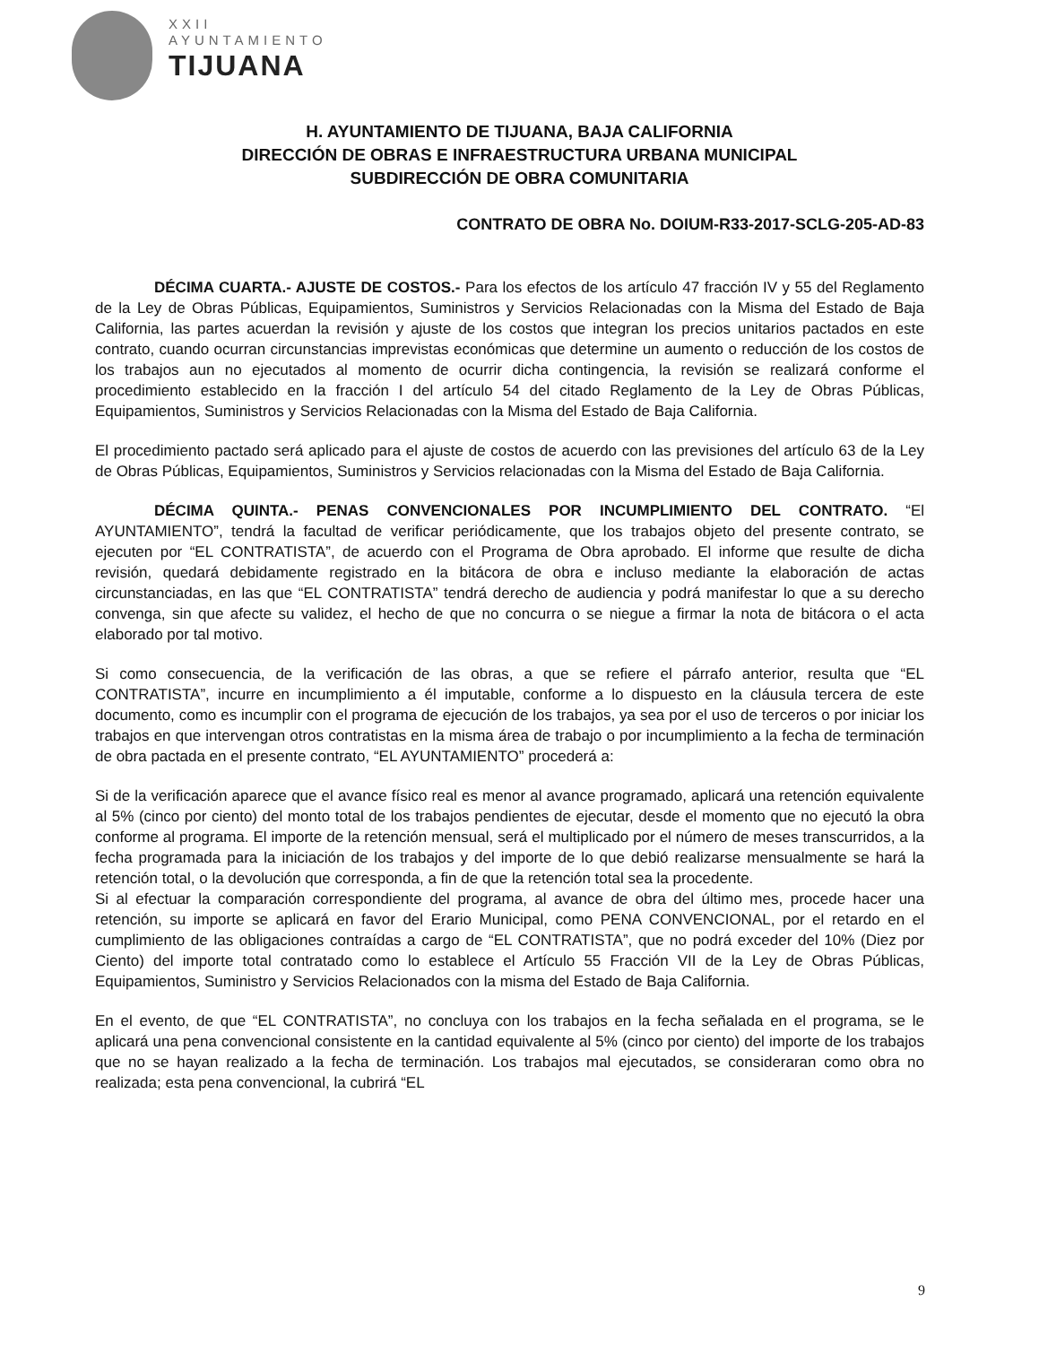XXII
AYUNTAMIENTO
TIJUANA
H. AYUNTAMIENTO DE TIJUANA, BAJA CALIFORNIA
DIRECCIÓN DE OBRAS E INFRAESTRUCTURA URBANA MUNICIPAL
SUBDIRECCIÓN DE OBRA COMUNITARIA
CONTRATO DE OBRA No. DOIUM-R33-2017-SCLG-205-AD-83
DÉCIMA CUARTA.- AJUSTE DE COSTOS.- Para los efectos de los artículo 47 fracción IV y 55 del Reglamento de la Ley de Obras Públicas, Equipamientos, Suministros y Servicios Relacionadas con la Misma del Estado de Baja California, las partes acuerdan la revisión y ajuste de los costos que integran los precios unitarios pactados en este contrato, cuando ocurran circunstancias imprevistas económicas que determine un aumento o reducción de los costos de los trabajos aun no ejecutados al momento de ocurrir dicha contingencia, la revisión se realizará conforme el procedimiento establecido en la fracción I del artículo 54 del citado Reglamento de la Ley de Obras Públicas, Equipamientos, Suministros y Servicios Relacionadas con la Misma del Estado de Baja California.
El procedimiento pactado será aplicado para el ajuste de costos de acuerdo con las previsiones del artículo 63 de la Ley de Obras Públicas, Equipamientos, Suministros y Servicios relacionadas con la Misma del Estado de Baja California.
DÉCIMA QUINTA.- PENAS CONVENCIONALES POR INCUMPLIMIENTO DEL CONTRATO. “El AYUNTAMIENTO”, tendrá la facultad de verificar periódicamente, que los trabajos objeto del presente contrato, se ejecuten por “EL CONTRATISTA”, de acuerdo con el Programa de Obra aprobado. El informe que resulte de dicha revisión, quedará debidamente registrado en la bitácora de obra e incluso mediante la elaboración de actas circunstanciadas, en las que “EL CONTRATISTA” tendrá derecho de audiencia y podrá manifestar lo que a su derecho convenga, sin que afecte su validez, el hecho de que no concurra o se niegue a firmar la nota de bitácora o el acta elaborado por tal motivo.
Si como consecuencia, de la verificación de las obras, a que se refiere el párrafo anterior, resulta que “EL CONTRATISTA”, incurre en incumplimiento a él imputable, conforme a lo dispuesto en la cláusula tercera de este documento, como es incumplir con el programa de ejecución de los trabajos, ya sea por el uso de terceros o por iniciar los trabajos en que intervengan otros contratistas en la misma área de trabajo o por incumplimiento a la fecha de terminación de obra pactada en el presente contrato, “EL AYUNTAMIENTO” procederá a:
Si de la verificación aparece que el avance físico real es menor al avance programado, aplicará una retención equivalente al 5% (cinco por ciento) del monto total de los trabajos pendientes de ejecutar, desde el momento que no ejecutó la obra conforme al programa. El importe de la retención mensual, será el multiplicado por el número de meses transcurridos, a la fecha programada para la iniciación de los trabajos y del importe de lo que debió realizarse mensualmente se hará la retención total, o la devolución que corresponda, a fin de que la retención total sea la procedente.
Si al efectuar la comparación correspondiente del programa, al avance de obra del último mes, procede hacer una retención, su importe se aplicará en favor del Erario Municipal, como PENA CONVENCIONAL, por el retardo en el cumplimiento de las obligaciones contraídas a cargo de “EL CONTRATISTA”, que no podrá exceder del 10% (Diez por Ciento) del importe total contratado como lo establece el Artículo 55 Fracción VII de la Ley de Obras Públicas, Equipamientos, Suministro y Servicios Relacionados con la misma del Estado de Baja California.
En el evento, de que “EL CONTRATISTA”, no concluya con los trabajos en la fecha señalada en el programa, se le aplicará una pena convencional consistente en la cantidad equivalente al 5% (cinco por ciento) del importe de los trabajos que no se hayan realizado a la fecha de terminación. Los trabajos mal ejecutados, se consideraran como obra no realizada; esta pena convencional, la cubrirá “EL
9